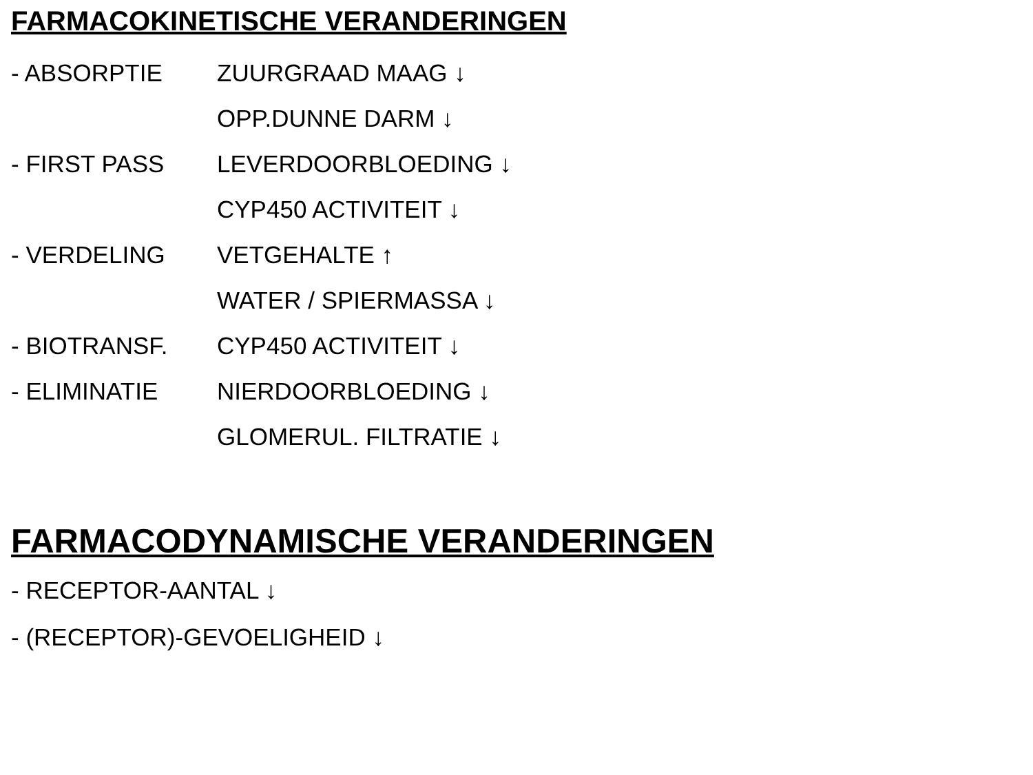FARMACOKINETISCHE VERANDERINGEN
| - ABSORPTIE | ZUURGRAAD MAAG ↓ |
| | OPP.DUNNE DARM ↓ |
| - FIRST PASS | LEVERDOORBLOEDING ↓ |
| | CYP450 ACTIVITEIT ↓ |
| - VERDELING | VETGEHALTE ↑ |
| | WATER / SPIERMASSA ↓ |
| - BIOTRANSF. | CYP450 ACTIVITEIT ↓ |
| - ELIMINATIE | NIERDOORBLOEDING ↓ |
| | GLOMERUL. FILTRATIE ↓ |
FARMACODYNAMISCHE VERANDERINGEN
- RECEPTOR-AANTAL ↓
- (RECEPTOR)-GEVOELIGHEID ↓